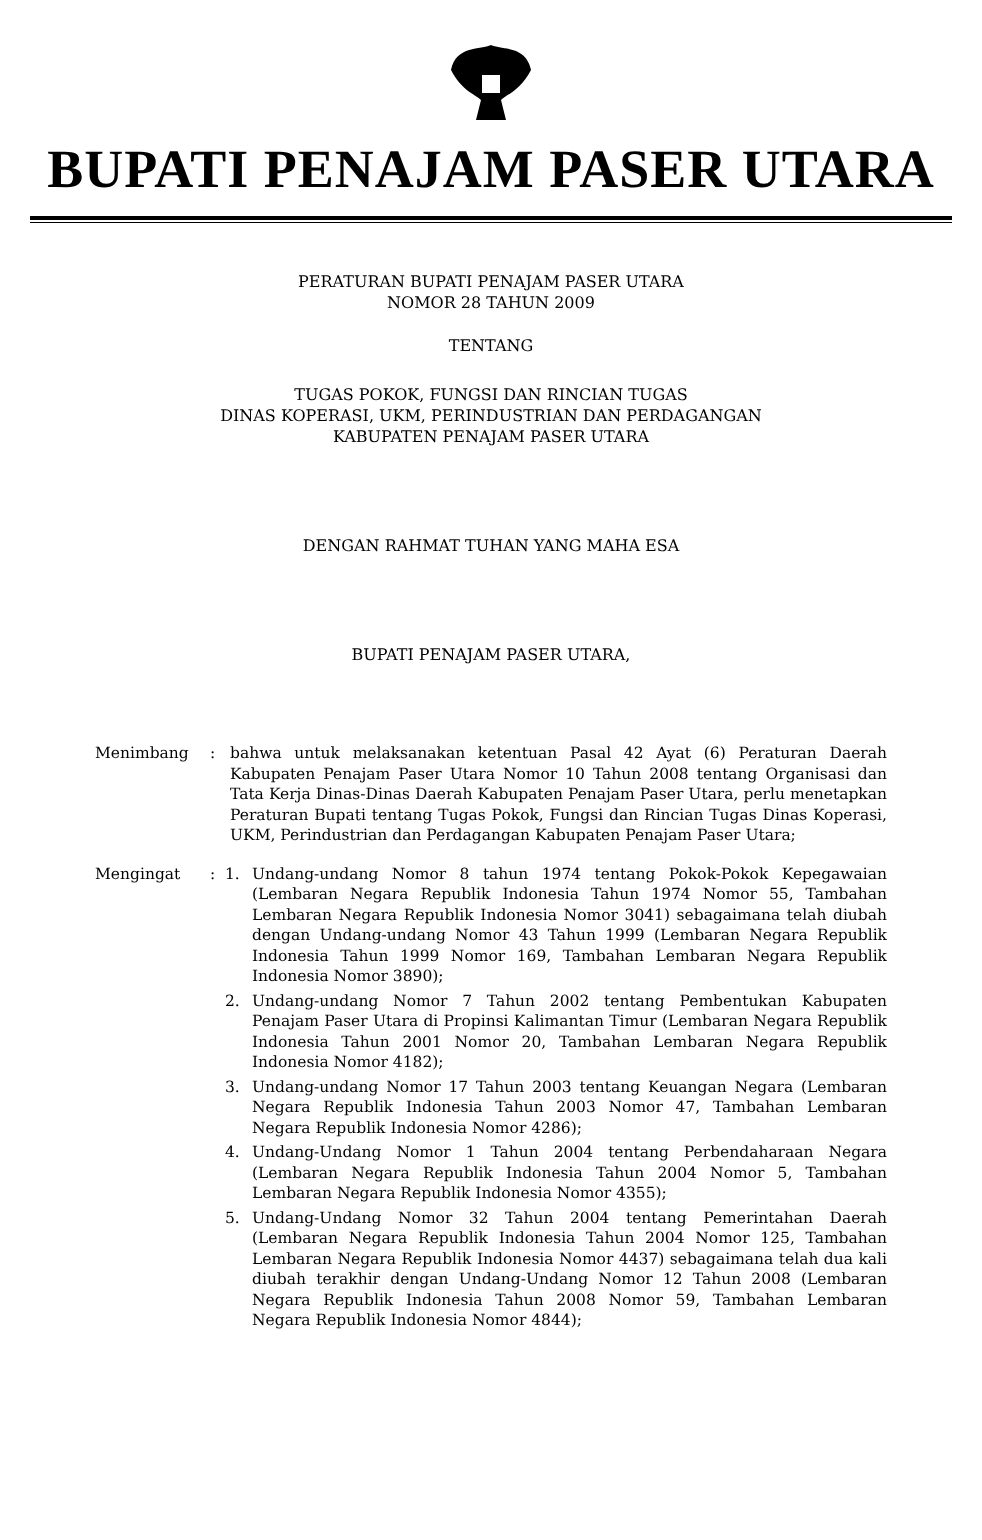BUPATI PENAJAM PASER UTARA
PERATURAN BUPATI PENAJAM PASER UTARA
NOMOR 28 TAHUN 2009
TENTANG
TUGAS POKOK, FUNGSI DAN RINCIAN TUGAS
DINAS KOPERASI, UKM, PERINDUSTRIAN DAN PERDAGANGAN
KABUPATEN PENAJAM PASER UTARA
DENGAN RAHMAT TUHAN YANG MAHA ESA
BUPATI PENAJAM PASER UTARA,
Menimbang : bahwa untuk melaksanakan ketentuan Pasal 42 Ayat (6) Peraturan Daerah Kabupaten Penajam Paser Utara Nomor 10 Tahun 2008 tentang Organisasi dan Tata Kerja Dinas-Dinas Daerah Kabupaten Penajam Paser Utara, perlu menetapkan Peraturan Bupati tentang Tugas Pokok, Fungsi dan Rincian Tugas Dinas Koperasi, UKM, Perindustrian dan Perdagangan Kabupaten Penajam Paser Utara;
Mengingat : 1. Undang-undang Nomor 8 tahun 1974 tentang Pokok-Pokok Kepegawaian (Lembaran Negara Republik Indonesia Tahun 1974 Nomor 55, Tambahan Lembaran Negara Republik Indonesia Nomor 3041) sebagaimana telah diubah dengan Undang-undang Nomor 43 Tahun 1999 (Lembaran Negara Republik Indonesia Tahun 1999 Nomor 169, Tambahan Lembaran Negara Republik Indonesia Nomor 3890);
2. Undang-undang Nomor 7 Tahun 2002 tentang Pembentukan Kabupaten Penajam Paser Utara di Propinsi Kalimantan Timur (Lembaran Negara Republik Indonesia Tahun 2001 Nomor 20, Tambahan Lembaran Negara Republik Indonesia Nomor 4182);
3. Undang-undang Nomor 17 Tahun 2003 tentang Keuangan Negara (Lembaran Negara Republik Indonesia Tahun 2003 Nomor 47, Tambahan Lembaran Negara Republik Indonesia Nomor 4286);
4. Undang-Undang Nomor 1 Tahun 2004 tentang Perbendaharaan Negara (Lembaran Negara Republik Indonesia Tahun 2004 Nomor 5, Tambahan Lembaran Negara Republik Indonesia Nomor 4355);
5. Undang-Undang Nomor 32 Tahun 2004 tentang Pemerintahan Daerah (Lembaran Negara Republik Indonesia Tahun 2004 Nomor 125, Tambahan Lembaran Negara Republik Indonesia Nomor 4437) sebagaimana telah dua kali diubah terakhir dengan Undang-Undang Nomor 12 Tahun 2008 (Lembaran Negara Republik Indonesia Tahun 2008 Nomor 59, Tambahan Lembaran Negara Republik Indonesia Nomor 4844);